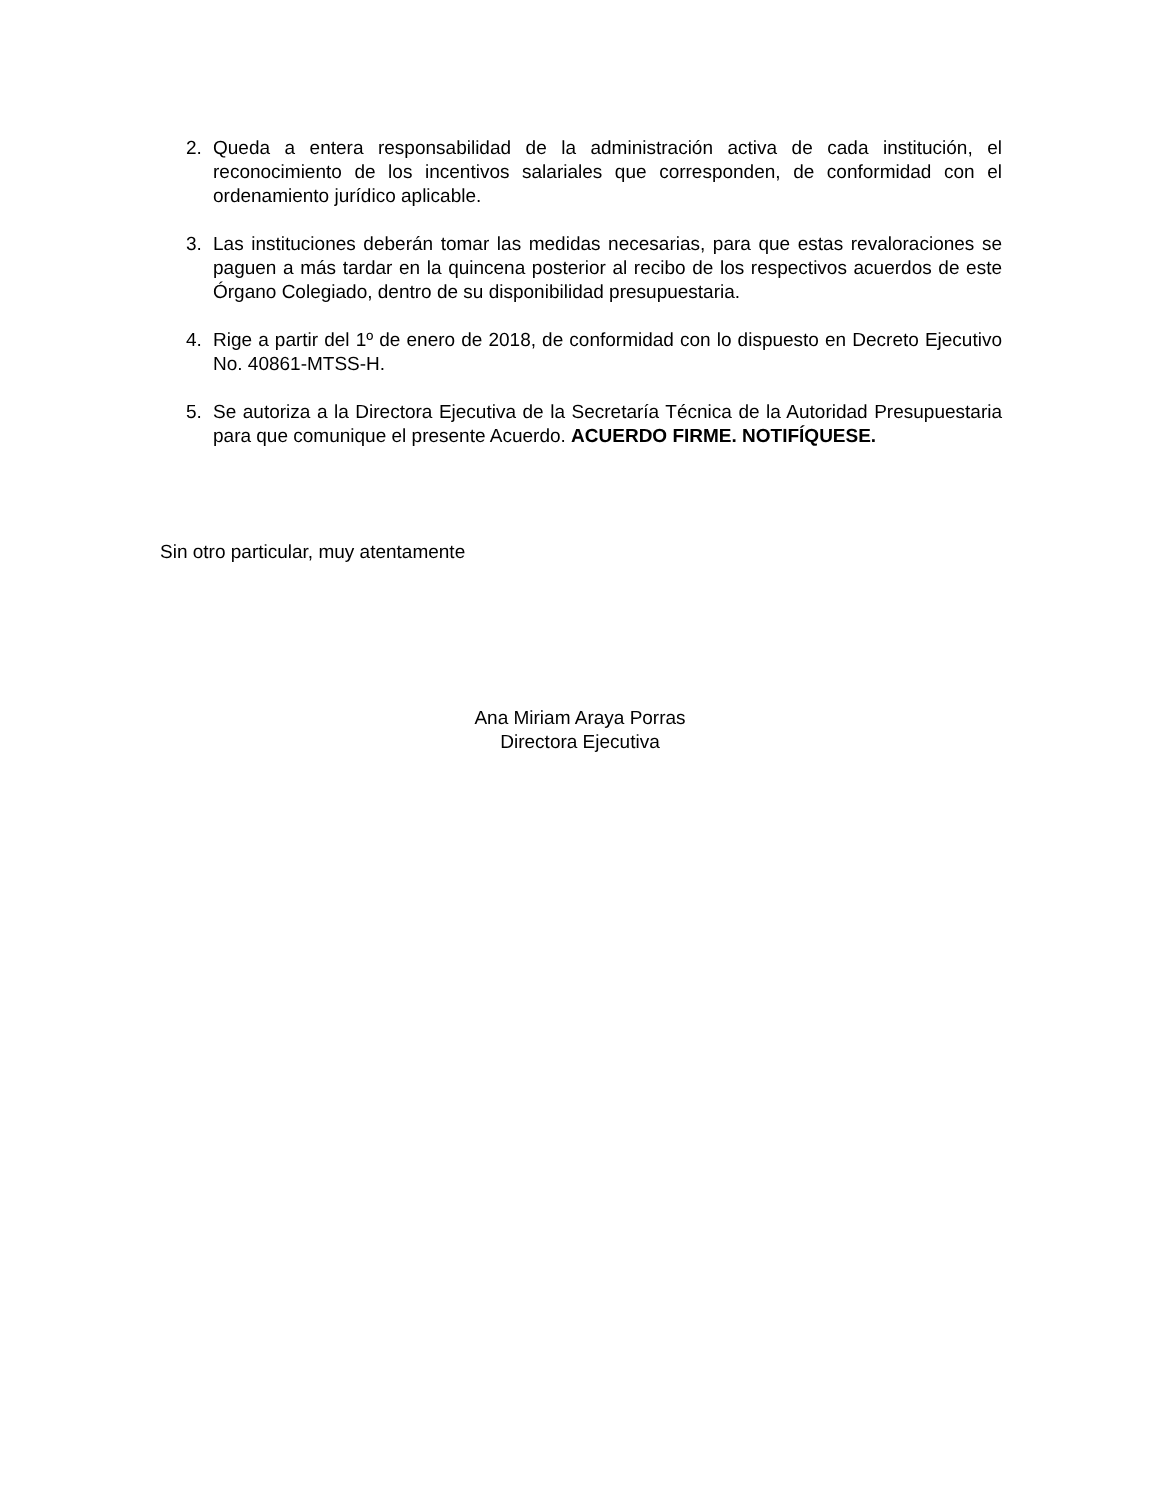2. Queda a entera responsabilidad de la administración activa de cada institución, el reconocimiento de los incentivos salariales que corresponden, de conformidad con el ordenamiento jurídico aplicable.
3. Las instituciones deberán tomar las medidas necesarias, para que estas revaloraciones se paguen a más tardar en la quincena posterior al recibo de los respectivos acuerdos de este Órgano Colegiado, dentro de su disponibilidad presupuestaria.
4. Rige a partir del 1º de enero de 2018, de conformidad con lo dispuesto en Decreto Ejecutivo No. 40861-MTSS-H.
5. Se autoriza a la Directora Ejecutiva de la Secretaría Técnica de la Autoridad Presupuestaria para que comunique el presente Acuerdo. ACUERDO FIRME. NOTIFÍQUESE.
Sin otro particular, muy atentamente
Ana Miriam Araya Porras
Directora Ejecutiva